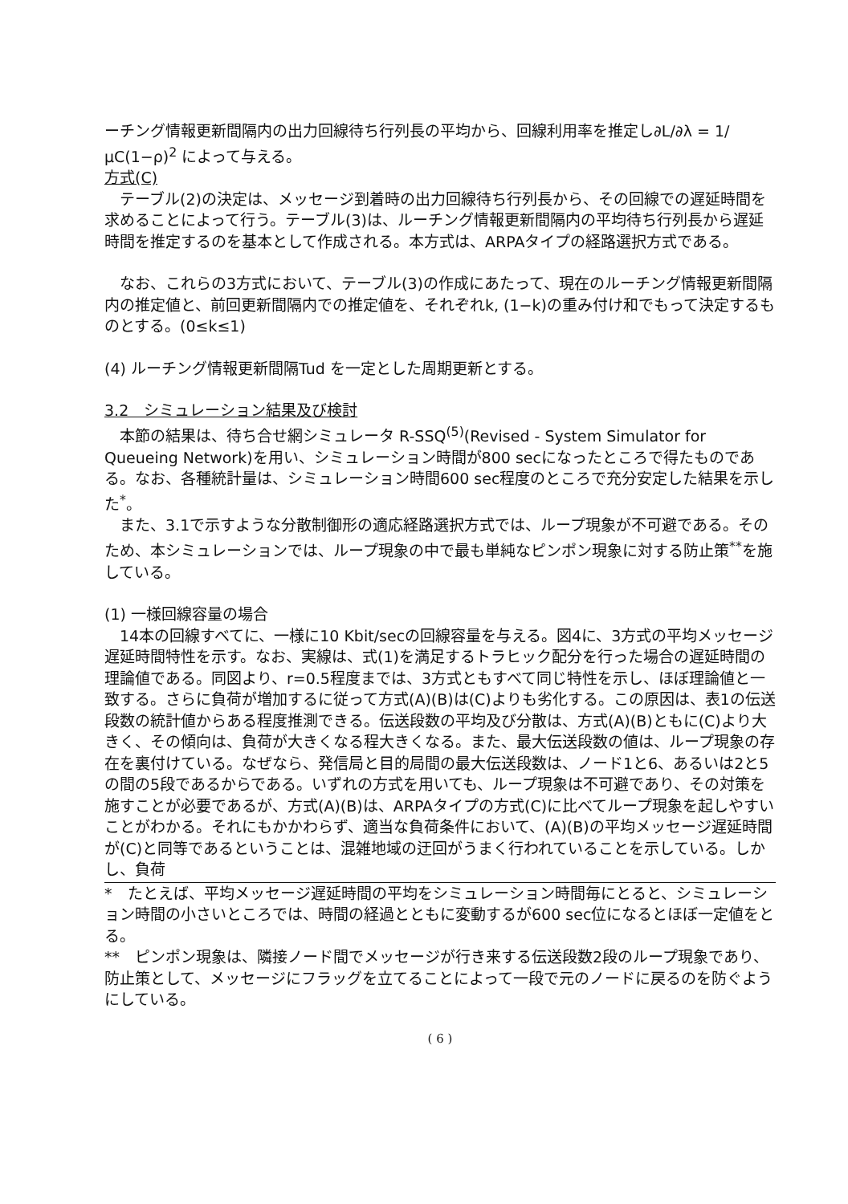ーチング情報更新間隔内の出力回線待ち行列長の平均から、回線利用率を推定し∂L/∂λ = 1/μC(1−ρ)<sup>2</sup> によって与える。
方式(C)
　テーブル(2)の決定は、メッセージ到着時の出力回線待ち行列長から、その回線での遅延時間を求めることによって行う。テーブル(3)は、ルーチング情報更新間隔内の平均待ち行列長から遅延時間を推定するのを基本として作成される。本方式は、ARPAタイプの経路選択方式である。
　なお、これらの3方式において、テーブル(3)の作成にあたって、現在のルーチング情報更新間隔内の推定値と、前回更新間隔内での推定値を、それぞれk, (1−k)の重み付け和でもって決定するものとする。(0≤k≤1)
(4) ルーチング情報更新間隔Tud を一定とした周期更新とする。
3.2　シミュレーション結果及び検討
　本節の結果は、待ち合せ網シミュレータ R-SSQ<sup>(5)</sup>(Revised - System Simulator for Queueing Network)を用い、シミュレーション時間が800 secになったところで得たものである。なお、各種統計量は、シミュレーション時間600 sec程度のところで充分安定した結果を示した<sup>*</sup>。
　また、3.1で示すような分散制御形の適応経路選択方式では、ループ現象が不可避である。そのため、本シミュレーションでは、ループ現象の中で最も単純なピンポン現象に対する防止策<sup>**</sup>を施している。
(1) 一様回線容量の場合
　14本の回線すべてに、一様に10 Kbit/secの回線容量を与える。図4に、3方式の平均メッセージ遅延時間特性を示す。なお、実線は、式(1)を満足するトラヒック配分を行った場合の遅延時間の理論値である。同図より、r=0.5程度までは、3方式ともすべて同じ特性を示し、ほぼ理論値と一致する。さらに負荷が増加するに従って方式(A)(B)は(C)よりも劣化する。この原因は、表1の伝送段数の統計値からある程度推測できる。伝送段数の平均及び分散は、方式(A)(B)ともに(C)より大きく、その傾向は、負荷が大きくなる程大きくなる。また、最大伝送段数の値は、ループ現象の存在を裏付けている。なぜなら、発信局と目的局間の最大伝送段数は、ノード1と6、あるいは2と5の間の5段であるからである。いずれの方式を用いても、ループ現象は不可避であり、その対策を施すことが必要であるが、方式(A)(B)は、ARPAタイプの方式(C)に比べてループ現象を起しやすいことがわかる。それにもかかわらず、適当な負荷条件において、(A)(B)の平均メッセージ遅延時間が(C)と同等であるということは、混雑地域の迂回がうまく行われていることを示している。しかし、負荷
*　たとえば、平均メッセージ遅延時間の平均をシミュレーション時間毎にとると、シミュレーション時間の小さいところでは、時間の経過とともに変動するが600 sec位になるとほぼ一定値をとる。
**　ピンポン現象は、隣接ノード間でメッセージが行き来する伝送段数2段のループ現象であり、防止策として、メッセージにフラッグを立てることによって一段で元のノードに戻るのを防ぐようにしている。
( 6 )